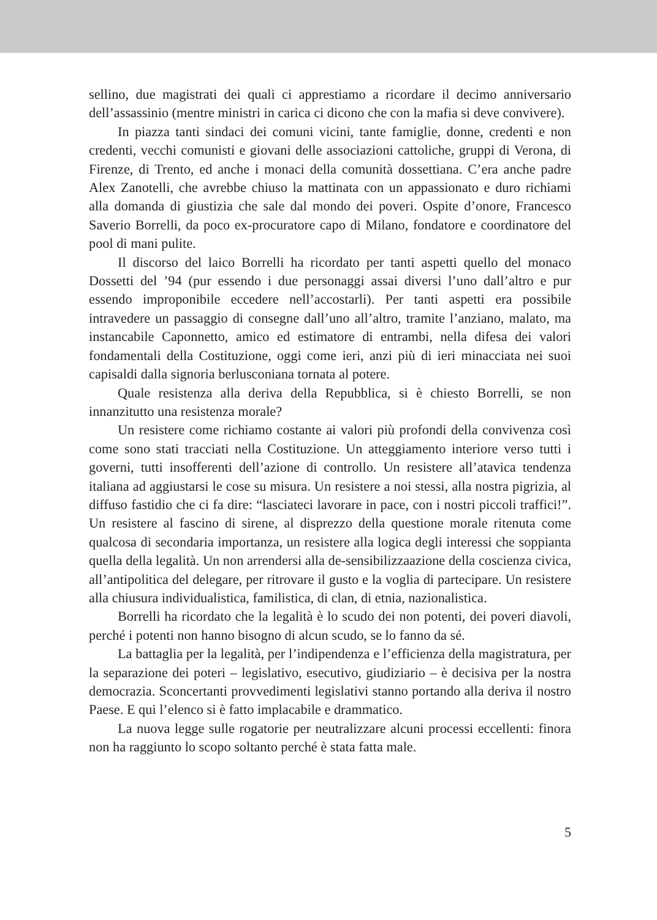sellino, due magistrati dei quali ci apprestiamo a ricordare il decimo anniversario dell’assassinio (mentre ministri in carica ci dicono che con la mafia si deve convivere).
In piazza tanti sindaci dei comuni vicini, tante famiglie, donne, credenti e non credenti, vecchi comunisti e giovani delle associazioni cattoliche, gruppi di Verona, di Firenze, di Trento, ed anche i monaci della comunità dossettiana. C’era anche padre Alex Zanotelli, che avrebbe chiuso la mattinata con un appassionato e duro richiami alla domanda di giustizia che sale dal mondo dei poveri. Ospite d’onore, Francesco Saverio Borrelli, da poco ex-procuratore capo di Milano, fondatore e coordinatore del pool di mani pulite.
Il discorso del laico Borrelli ha ricordato per tanti aspetti quello del monaco Dossetti del ’94 (pur essendo i due personaggi assai diversi l’uno dall’altro e pur essendo improponibile eccedere nell’accostarli). Per tanti aspetti era possibile intravedere un passaggio di consegne dall’uno all’altro, tramite l’anziano, malato, ma instancabile Caponnetto, amico ed estimatore di entrambi, nella difesa dei valori fondamentali della Costituzione, oggi come ieri, anzi più di ieri minacciata nei suoi capisaldi dalla signoria berlusconiana tornata al potere.
Quale resistenza alla deriva della Repubblica, si è chiesto Borrelli, se non innanzitutto una resistenza morale?
Un resistere come richiamo costante ai valori più profondi della convivenza così come sono stati tracciati nella Costituzione. Un atteggiamento interiore verso tutti i governi, tutti insofferenti dell’azione di controllo. Un resistere all’atavica tendenza italiana ad aggiustarsi le cose su misura. Un resistere a noi stessi, alla nostra pigrizia, al diffuso fastidio che ci fa dire: “lasciateci lavorare in pace, con i nostri piccoli traffici!”. Un resistere al fascino di sirene, al disprezzo della questione morale ritenuta come qualcosa di secondaria importanza, un resistere alla logica degli interessi che soppianta quella della legalità. Un non arrendersi alla de-sensibilizzaazione della coscienza civica, all’antipolitica del delegare, per ritrovare il gusto e la voglia di partecipare. Un resistere alla chiusura individualistica, familistica, di clan, di etnia, nazionalistica.
Borrelli ha ricordato che la legalità è lo scudo dei non potenti, dei poveri diavoli, perché i potenti non hanno bisogno di alcun scudo, se lo fanno da sé.
La battaglia per la legalità, per l’indipendenza e l’efficienza della magistratura, per la separazione dei poteri – legislativo, esecutivo, giudiziario – è decisiva per la nostra democrazia. Sconcertanti provvedimenti legislativi stanno portando alla deriva il nostro Paese. E qui l’elenco si è fatto implacabile e drammatico.
La nuova legge sulle rogatorie per neutralizzare alcuni processi eccellenti: finora non ha raggiunto lo scopo soltanto perché è stata fatta male.
5